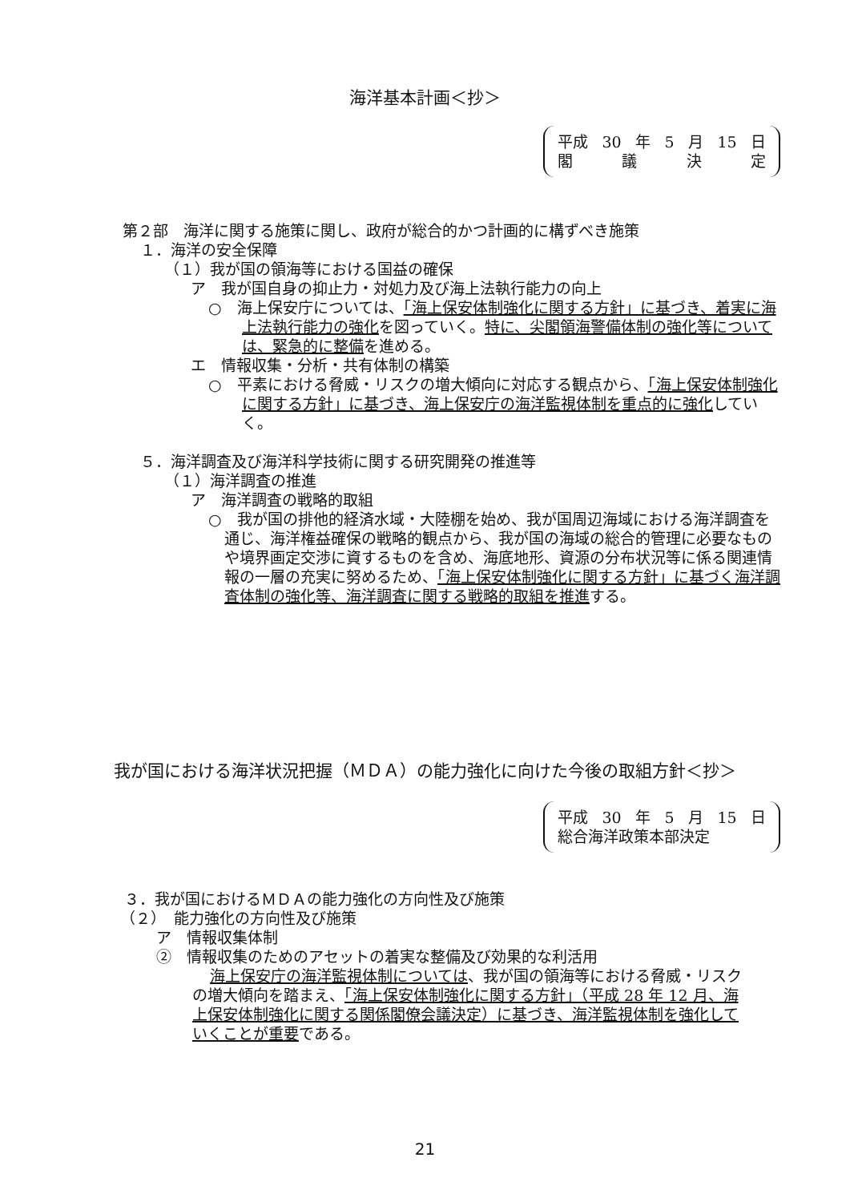海洋基本計画＜抄＞
平成 30 年 5 月 15 日
閣議決定
第２部　海洋に関する施策に関し、政府が総合的かつ計画的に構ずべき施策
１．海洋の安全保障
（１）我が国の領海等における国益の確保
ア　我が国自身の抑止力・対処力及び海上法執行能力の向上
○　海上保安庁については、「海上保安体制強化に関する方針」に基づき、着実に海上法執行能力の強化を図っていく。特に、尖閣領海警備体制の強化等については、緊急的に整備を進める。
エ　情報収集・分析・共有体制の構築
○　平素における脅威・リスクの増大傾向に対応する観点から、「海上保安体制強化に関する方針」に基づき、海上保安庁の海洋監視体制を重点的に強化していく。
５．海洋調査及び海洋科学技術に関する研究開発の推進等
（１）海洋調査の推進
ア　海洋調査の戦略的取組
○　我が国の排他的経済水域・大陸棚を始め、我が国周辺海域における海洋調査を通じ、海洋権益確保の戦略的観点から、我が国の海域の総合的管理に必要なものや境界画定交渉に資するものを含め、海底地形、資源の分布状況等に係る関連情報の一層の充実に努めるため、「海上保安体制強化に関する方針」に基づく海洋調査体制の強化等、海洋調査に関する戦略的取組を推進する。
我が国における海洋状況把握（ＭＤＡ）の能力強化に向けた今後の取組方針＜抄＞
平成 30 年 5 月 15 日
総合海洋政策本部決定
３．我が国におけるＭＤＡの能力強化の方向性及び施策
（２）　能力強化の方向性及び施策
ア　情報収集体制
②　情報収集のためのアセットの着実な整備及び効果的な利活用
海上保安庁の海洋監視体制については、我が国の領海等における脅威・リスクの増大傾向を踏まえ、「海上保安体制強化に関する方針」（平成 28 年 12 月、海上保安体制強化に関する関係閣僚会議決定）に基づき、海洋監視体制を強化していくことが重要である。
21